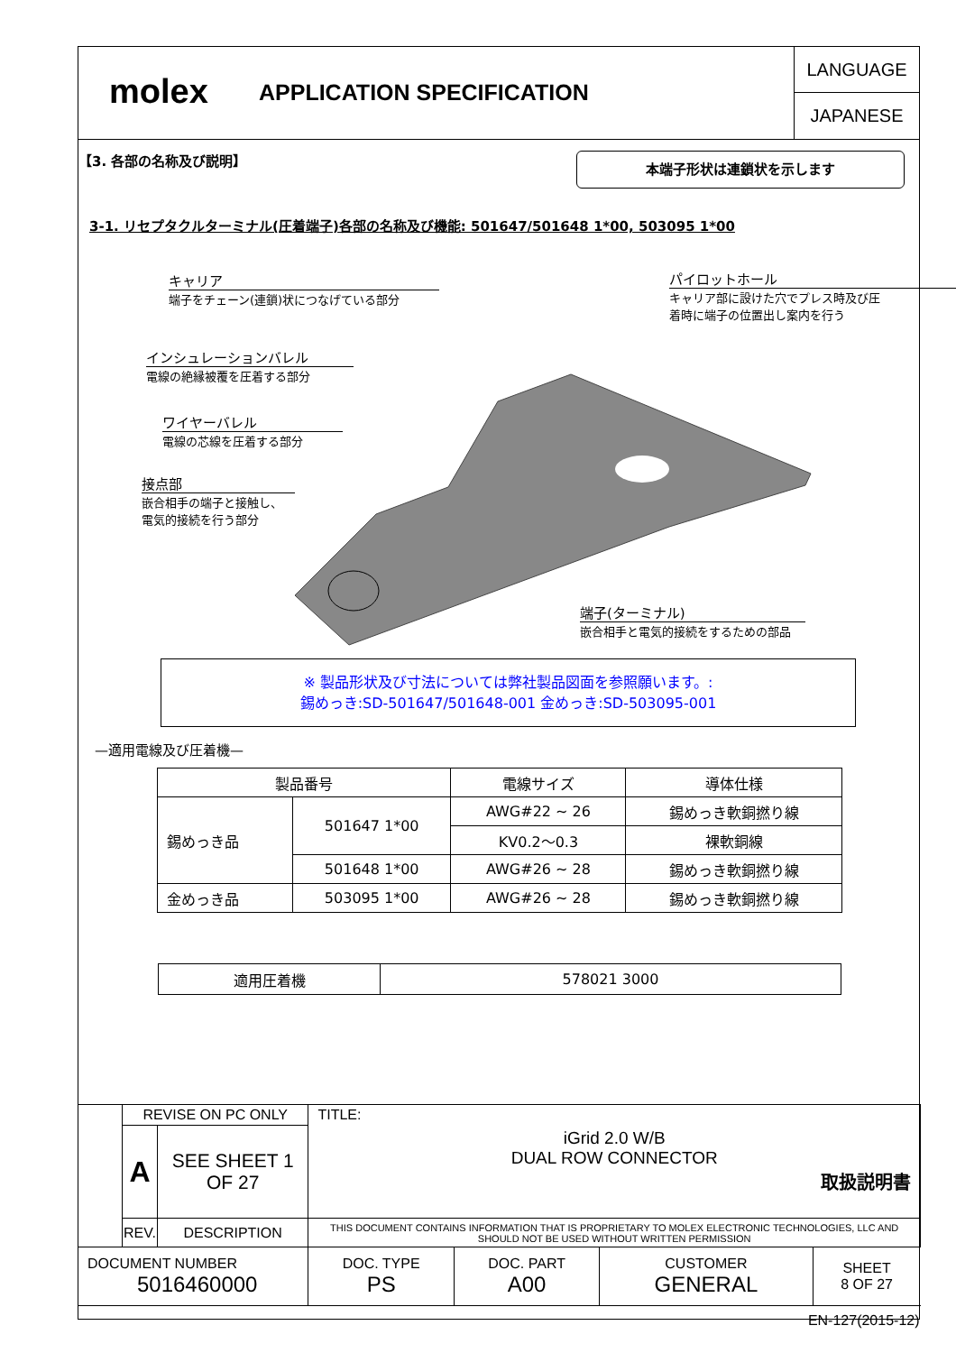molex
APPLICATION SPECIFICATION
LANGUAGE
JAPANESE
【3. 各部の名称及び説明】 本端子形状は連鎖状を示します
3-1. リセプタクルターミナル(圧着端子)各部の名称及び機能: 501647/501648 1*00, 503095 1*00
キャリア
端子をチェーン(連鎖)状につなげている部分
パイロットホール
キャリア部に設けた穴でプレス時及び圧
着時に端子の位置出し案内を行う
インシュレーションバレル
電線の絶縁被覆を圧着する部分
ワイヤーバレル
電線の芯線を圧着する部分
接点部
嵌合相手の端子と接触し、
電気的接続を行う部分
端子(ターミナル)
嵌合相手と電気的接続をするための部品
※ 製品形状及び寸法については弊社製品図面を参照願います。:
錫めっき:SD-501647/501648-001 金めっき:SD-503095-001
—適用電線及び圧着機—
| 製品番号 | | 電線サイズ | 導体仕様 |
| --- | --- | --- | --- |
| 錫めっき品 | 501647 1*00 | AWG#22 ~ 26 | 錫めっき軟銅撚り線 |
| | | KV0.2〜0.3 | 裸軟銅線 |
| | 501648 1*00 | AWG#26 ~ 28 | 錫めっき軟銅撚り線 |
| 金めっき品 | 503095 1*00 | AWG#26 ~ 28 | 錫めっき軟銅撚り線 |
| 適用圧着機 | 578021 3000 |
| | REVISE ON PC ONLY | | TITLE: iGrid 2.0 W/B DUAL ROW CONNECTOR 取扱説明書 | | | |
| | A | SEE SHEET 1 OF 27 | | | | |
| | REV. | DESCRIPTION | THIS DOCUMENT CONTAINS INFORMATION THAT IS PROPRIETARY TO MOLEX ELECTRONIC TECHNOLOGIES, LLC AND SHOULD NOT BE USED WITHOUT WRITTEN PERMISSION | | | |
| DOCUMENT NUMBER 5016460000 | | | DOC. TYPE PS | DOC. PART A00 | CUSTOMER GENERAL | SHEET 8 OF 27 |
| EN-127(2015-12) | | | | | | |